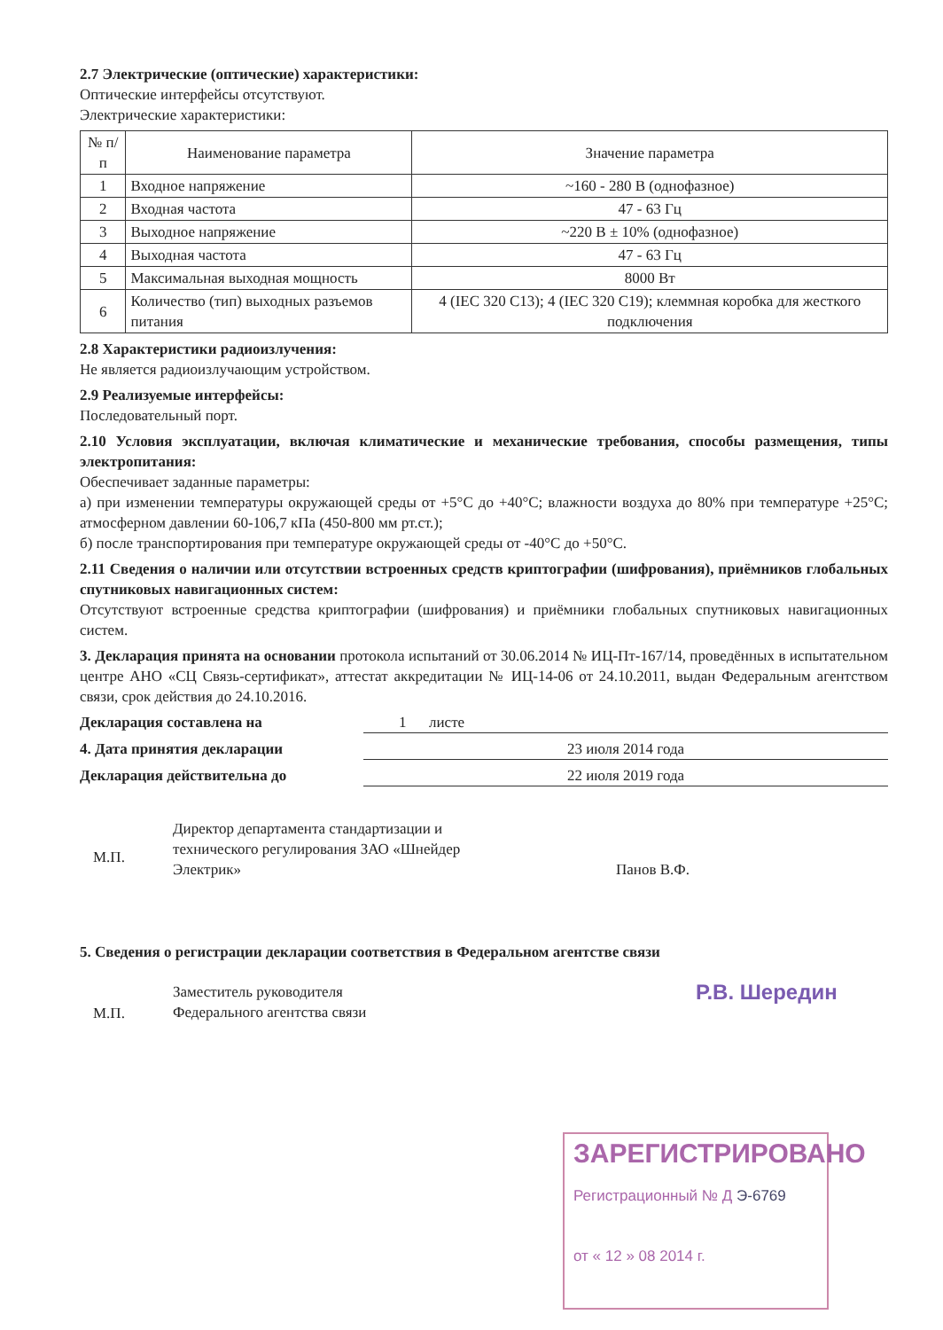2.7 Электрические (оптические) характеристики:
Оптические интерфейсы отсутствуют.
Электрические характеристики:
| № п/п | Наименование параметра | Значение параметра |
| --- | --- | --- |
| 1 | Входное напряжение | ~160 - 280 В (однофазное) |
| 2 | Входная частота | 47 - 63 Гц |
| 3 | Выходное напряжение | ~220 В ± 10% (однофазное) |
| 4 | Выходная частота | 47 - 63 Гц |
| 5 | Максимальная выходная мощность | 8000 Вт |
| 6 | Количество (тип) выходных разъемов питания | 4 (IEC 320 C13); 4 (IEC 320 C19); клеммная коробка для жесткого подключения |
2.8 Характеристики радиоизлучения:
Не является радиоизлучающим устройством.
2.9 Реализуемые интерфейсы:
Последовательный порт.
2.10 Условия эксплуатации, включая климатические и механические требования, способы размещения, типы электропитания:
Обеспечивает заданные параметры:
а) при изменении температуры окружающей среды от +5°С до +40°С; влажности воздуха до 80% при температуре +25°С; атмосферном давлении 60-106,7 кПа (450-800 мм рт.ст.);
б) после транспортирования при температуре окружающей среды от -40°С до +50°С.
2.11 Сведения о наличии или отсутствии встроенных средств криптографии (шифрования), приёмников глобальных спутниковых навигационных систем:
Отсутствуют встроенные средства криптографии (шифрования) и приёмники глобальных спутниковых навигационных систем.
3. Декларация принята на основании протокола испытаний от 30.06.2014 № ИЦ-Пт-167/14, проведённых в испытательном центре АНО «СЦ Связь-сертификат», аттестат аккредитации № ИЦ-14-06 от 24.10.2011, выдан Федеральным агентством связи, срок действия до 24.10.2016.
Декларация составлена на 1 листе
4. Дата принятия декларации 23 июля 2014 года
Декларация действительна до 22 июля 2019 года
М.П.
Директор департамента стандартизации и технического регулирования ЗАО «Шнейдер Электрик»
Панов В.Ф.
5. Сведения о регистрации декларации соответствия в Федеральном агентстве связи
М.П.
Заместитель руководителя
Федерального агентства связи
Р.В. Шередин
ЗАРЕГИСТРИРОВАНО
Регистрационный № Д Э-6769
от « 12 » 08 2014 г.